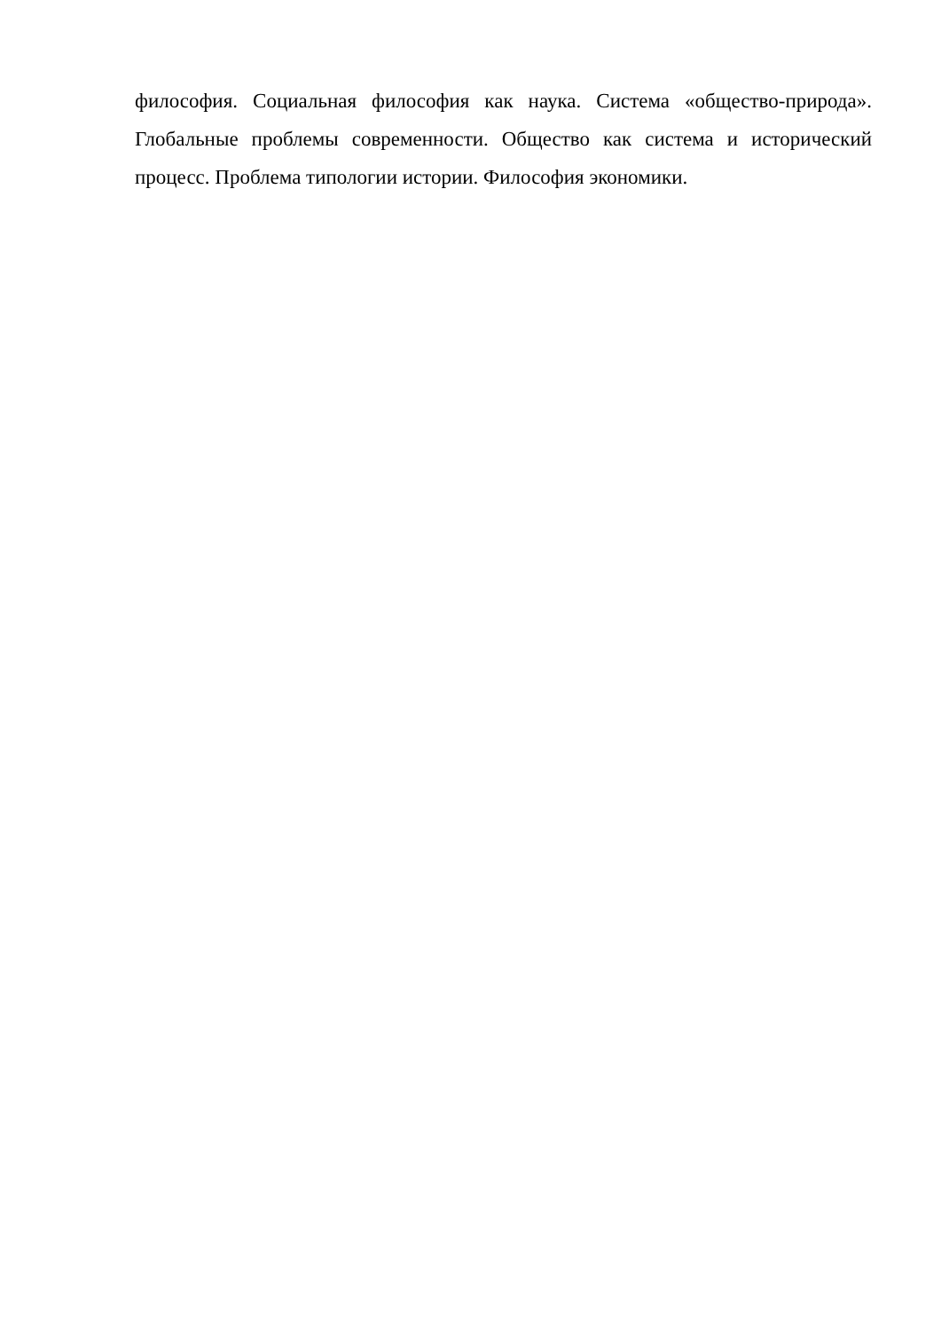философия. Социальная философия как наука. Система «общество-природа». Глобальные проблемы современности. Общество как система и исторический процесс. Проблема типологии истории. Философия экономики.